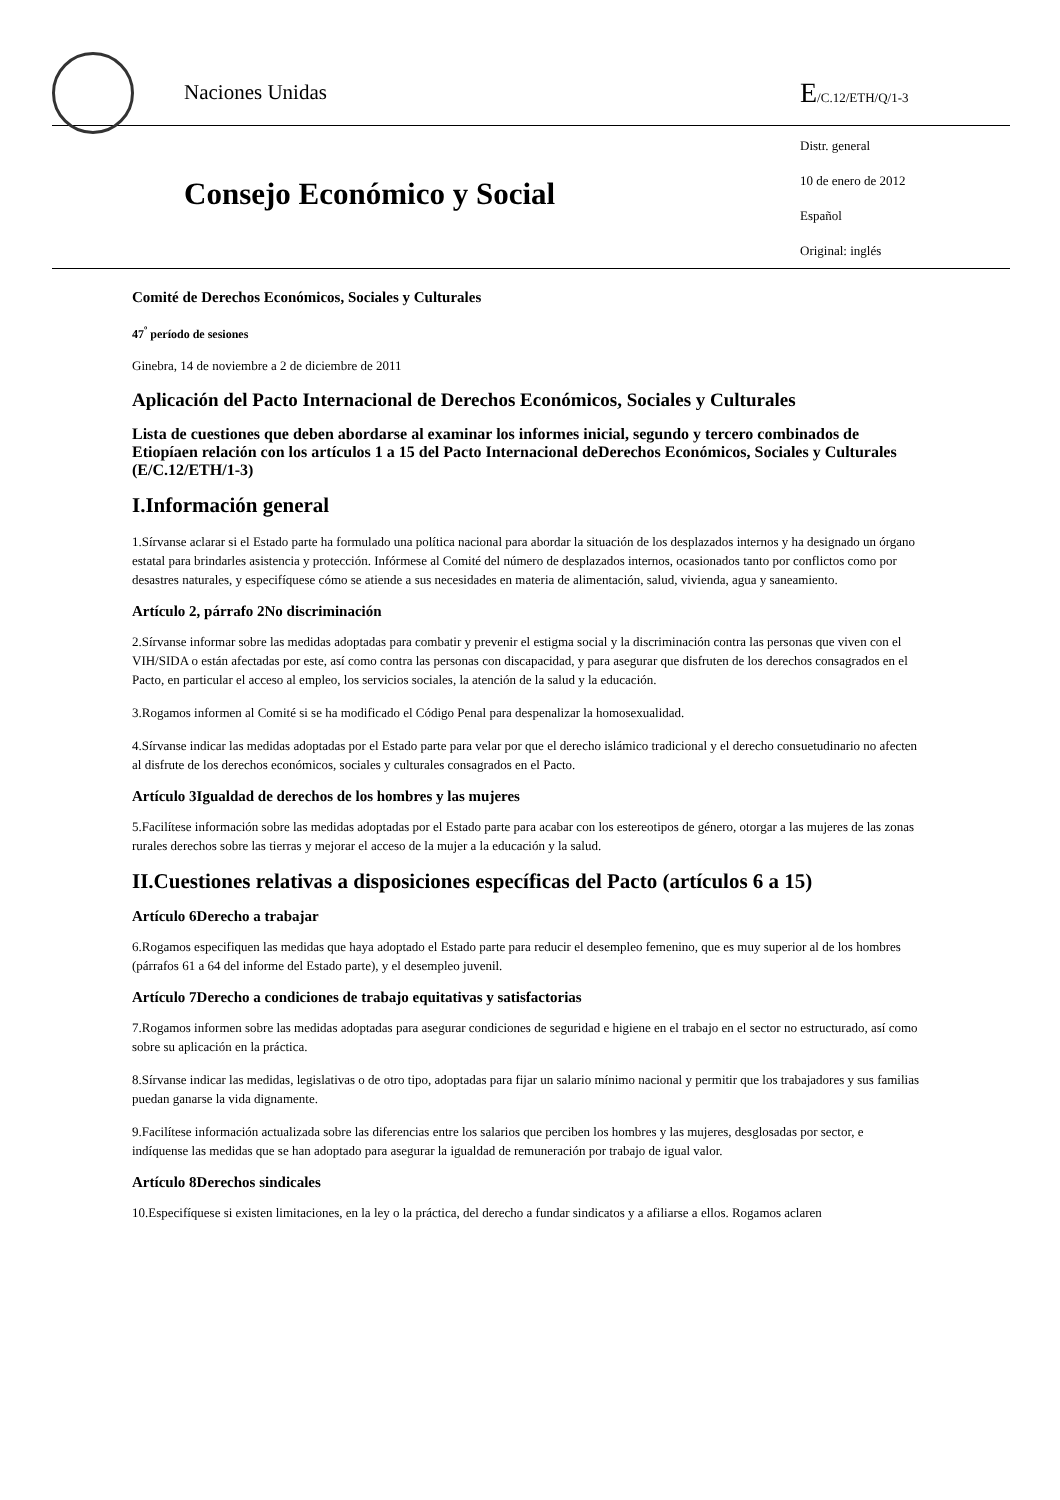Naciones Unidas
E/C.12/ETH/Q/1-3
Consejo Económico y Social
Distr. general
10 de enero de 2012
Español
Original: inglés
Comité de Derechos Económicos, Sociales y Culturales
47<sup>º</sup> período de sesiones
Ginebra, 14 de noviembre a 2 de diciembre de 2011
Aplicación del Pacto Internacional de Derechos Económicos, Sociales y Culturales
Lista de cuestiones que deben abordarse al examinar los informes inicial, segundo y tercero combinados de Etiopíaen relación con los artículos 1 a 15 del Pacto Internacional deDerechos Económicos, Sociales y Culturales (E/C.12/ETH/1-3)
I.Información general
1.Sírvanse aclarar si el Estado parte ha formulado una política nacional para abordar la situación de los desplazados internos y ha designado un órgano estatal para brindarles asistencia y protección. Infórmese al Comité del número de desplazados internos, ocasionados tanto por conflictos como por desastres naturales, y especifíquese cómo se atiende a sus necesidades en materia de alimentación, salud, vivienda, agua y saneamiento.
Artículo 2, párrafo 2No discriminación
2.Sírvanse informar sobre las medidas adoptadas para combatir y prevenir el estigma social y la discriminación contra las personas que viven con el VIH/SIDA o están afectadas por este, así como contra las personas con discapacidad, y para asegurar que disfruten de los derechos consagrados en el Pacto, en particular el acceso al empleo, los servicios sociales, la atención de la salud y la educación.
3.Rogamos informen al Comité si se ha modificado el Código Penal para despenalizar la homosexualidad.
4.Sírvanse indicar las medidas adoptadas por el Estado parte para velar por que el derecho islámico tradicional y el derecho consuetudinario no afecten al disfrute de los derechos económicos, sociales y culturales consagrados en el Pacto.
Artículo 3Igualdad de derechos de los hombres y las mujeres
5.Facilítese información sobre las medidas adoptadas por el Estado parte para acabar con los estereotipos de género, otorgar a las mujeres de las zonas rurales derechos sobre las tierras y mejorar el acceso de la mujer a la educación y la salud.
II.Cuestiones relativas a disposiciones específicas del Pacto (artículos 6 a 15)
Artículo 6Derecho a trabajar
6.Rogamos especifiquen las medidas que haya adoptado el Estado parte para reducir el desempleo femenino, que es muy superior al de los hombres (párrafos 61 a 64 del informe del Estado parte), y el desempleo juvenil.
Artículo 7Derecho a condiciones de trabajo equitativas y satisfactorias
7.Rogamos informen sobre las medidas adoptadas para asegurar condiciones de seguridad e higiene en el trabajo en el sector no estructurado, así como sobre su aplicación en la práctica.
8.Sírvanse indicar las medidas, legislativas o de otro tipo, adoptadas para fijar un salario mínimo nacional y permitir que los trabajadores y sus familias puedan ganarse la vida dignamente.
9.Facilítese información actualizada sobre las diferencias entre los salarios que perciben los hombres y las mujeres, desglosadas por sector, e indíquense las medidas que se han adoptado para asegurar la igualdad de remuneración por trabajo de igual valor.
Artículo 8Derechos sindicales
10.Especifíquese si existen limitaciones, en la ley o la práctica, del derecho a fundar sindicatos y a afiliarse a ellos. Rogamos aclaren